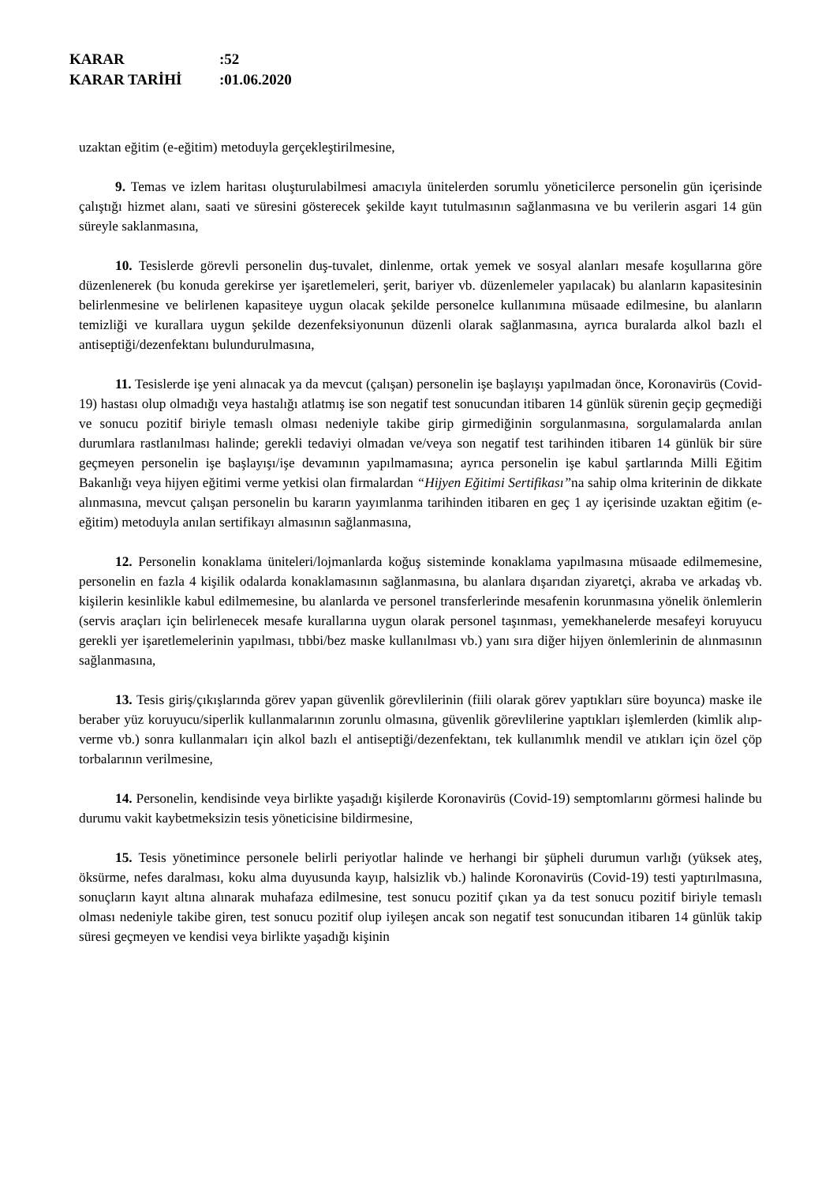KARAR:52
KARAR TARİHİ:01.06.2020
uzaktan eğitim (e-eğitim) metoduyla gerçekleştirilmesine,
9. Temas ve izlem haritası oluşturulabilmesi amacıyla ünitelerden sorumlu yöneticilerce personelin gün içerisinde çalıştığı hizmet alanı, saati ve süresini gösterecek şekilde kayıt tutulmasının sağlanmasına ve bu verilerin asgari 14 gün süreyle saklanmasına,
10. Tesislerde görevli personelin duş-tuvalet, dinlenme, ortak yemek ve sosyal alanları mesafe koşullarına göre düzenlenerek (bu konuda gerekirse yer işaretlemeleri, şerit, bariyer vb. düzenlemeler yapılacak) bu alanların kapasitesinin belirlenmesine ve belirlenen kapasiteye uygun olacak şekilde personelce kullanımına müsaade edilmesine, bu alanların temizliği ve kurallara uygun şekilde dezenfeksiyonunun düzenli olarak sağlanmasına, ayrıca buralarda alkol bazlı el antiseptiği/dezenfektanı bulundurulmasına,
11. Tesislerde işe yeni alınacak ya da mevcut (çalışan) personelin işe başlayışı yapılmadan önce, Koronavirüs (Covid-19) hastası olup olmadığı veya hastalığı atlatmış ise son negatif test sonucundan itibaren 14 günlük sürenin geçip geçmediği ve sonucu pozitif biriyle temaslı olması nedeniyle takibe girip girmediğinin sorgulanmasına, sorgulamalarda anılan durumlara rastlanılması halinde; gerekli tedaviyi olmadan ve/veya son negatif test tarihinden itibaren 14 günlük bir süre geçmeyen personelin işe başlayışı/işe devamının yapılmamasına; ayrıca personelin işe kabul şartlarında Milli Eğitim Bakanlığı veya hijyen eğitimi verme yetkisi olan firmalardan “Hijyen Eğitimi Sertifikası”na sahip olma kriterinin de dikkate alınmasına, mevcut çalışan personelin bu kararın yayımlanma tarihinden itibaren en geç 1 ay içerisinde uzaktan eğitim (e-eğitim) metoduyla anılan sertifikayı almasının sağlanmasına,
12. Personelin konaklama üniteleri/lojmanlarda koğuş sisteminde konaklama yapılmasına müsaade edilmemesine, personelin en fazla 4 kişilik odalarda konaklamasının sağlanmasına, bu alanlara dışarıdan ziyaretçi, akraba ve arkadaş vb. kişilerin kesinlikle kabul edilmemesine, bu alanlarda ve personel transferlerinde mesafenin korunmasına yönelik önlemlerin (servis araçları için belirlenecek mesafe kurallarına uygun olarak personel taşınması, yemekhanelerde mesafeyi koruyucu gerekli yer işaretlemelerinin yapılması, tıbbi/bez maske kullanılması vb.) yanı sıra diğer hijyen önlemlerinin de alınmasının sağlanmasına,
13. Tesis giriş/çıkışlarında görev yapan güvenlik görevlilerinin (fiili olarak görev yaptıkları süre boyunca) maske ile beraber yüz koruyucu/siperlik kullanmalarının zorunlu olmasına, güvenlik görevlilerine yaptıkları işlemlerden (kimlik alıp-verme vb.) sonra kullanmaları için alkol bazlı el antiseptiği/dezenfektanı, tek kullanımlık mendil ve atıkları için özel çöp torbalarının verilmesine,
14. Personelin, kendisinde veya birlikte yaşadığı kişilerde Koronavirüs (Covid-19) semptomlarını görmesi halinde bu durumu vakit kaybetmeksizin tesis yöneticisine bildirmesine,
15. Tesis yönetimince personele belirli periyotlar halinde ve herhangi bir şüpheli durumun varlığı (yüksek ateş, öksürme, nefes daralması, koku alma duyusunda kayıp, halsizlik vb.) halinde Koronavirüs (Covid-19) testi yaptırılmasına, sonuçların kayıt altına alınarak muhafaza edilmesine, test sonucu pozitif çıkan ya da test sonucu pozitif biriyle temaslı olması nedeniyle takibe giren, test sonucu pozitif olup iyileşen ancak son negatif test sonucundan itibaren 14 günlük takip süresi geçmeyen ve kendisi veya birlikte yaşadığı kişinin